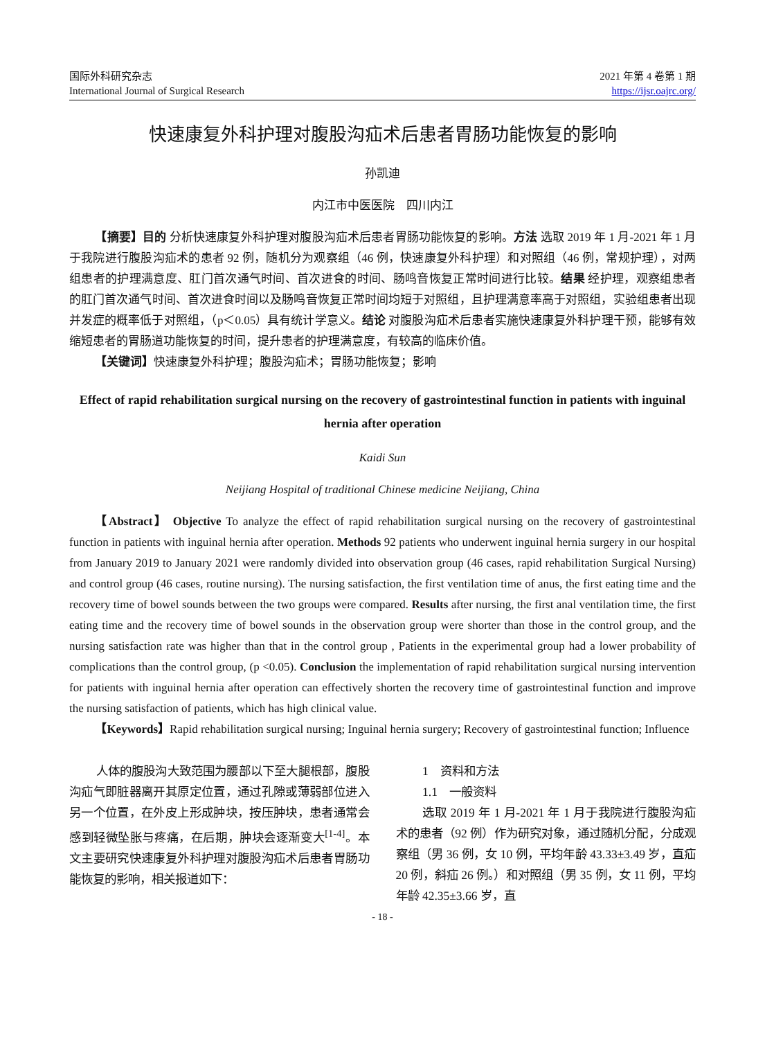国际外科研究杂志
International Journal of Surgical Research
2021 年第 4 卷第 1 期
https://ijsr.oajrc.org/
快速康复外科护理对腹股沟疝术后患者胃肠功能恢复的影响
孙凯迪
内江市中医医院　四川内江
【摘要】目的 分析快速康复外科护理对腹股沟疝术后患者胃肠功能恢复的影响。方法 选取 2019 年 1 月-2021 年 1 月于我院进行腹股沟疝术的患者 92 例，随机分为观察组（46 例，快速康复外科护理）和对照组（46 例，常规护理），对两组患者的护理满意度、肛门首次通气时间、首次进食的时间、肠鸣音恢复正常时间进行比较。结果 经护理，观察组患者的肛门首次通气时间、首次进食时间以及肠鸣音恢复正常时间均短于对照组，且护理满意率高于对照组，实验组患者出现并发症的概率低于对照组，（p＜0.05）具有统计学意义。结论 对腹股沟疝术后患者实施快速康复外科护理干预，能够有效缩短患者的胃肠道功能恢复的时间，提升患者的护理满意度，有较高的临床价值。
【关键词】快速康复外科护理；腹股沟疝术；胃肠功能恢复；影响
Effect of rapid rehabilitation surgical nursing on the recovery of gastrointestinal function in patients with inguinal hernia after operation
Kaidi Sun
Neijiang Hospital of traditional Chinese medicine Neijiang, China
【Abstract】 Objective To analyze the effect of rapid rehabilitation surgical nursing on the recovery of gastrointestinal function in patients with inguinal hernia after operation. Methods 92 patients who underwent inguinal hernia surgery in our hospital from January 2019 to January 2021 were randomly divided into observation group (46 cases, rapid rehabilitation Surgical Nursing) and control group (46 cases, routine nursing). The nursing satisfaction, the first ventilation time of anus, the first eating time and the recovery time of bowel sounds between the two groups were compared. Results after nursing, the first anal ventilation time, the first eating time and the recovery time of bowel sounds in the observation group were shorter than those in the control group, and the nursing satisfaction rate was higher than that in the control group , Patients in the experimental group had a lower probability of complications than the control group, (p <0.05). Conclusion the implementation of rapid rehabilitation surgical nursing intervention for patients with inguinal hernia after operation can effectively shorten the recovery time of gastrointestinal function and improve the nursing satisfaction of patients, which has high clinical value.
【Keywords】Rapid rehabilitation surgical nursing; Inguinal hernia surgery; Recovery of gastrointestinal function; Influence
人体的腹股沟大致范围为腰部以下至大腿根部，腹股沟疝气即脏器离开其原定位置，通过孔隙或薄弱部位进入另一个位置，在外皮上形成肿块，按压肿块，患者通常会感到轻微坠胀与疼痛，在后期，肿块会逐渐变大<sup>[1-4]</sup>。本文主要研究快速康复外科护理对腹股沟疝术后患者胃肠功能恢复的影响，相关报道如下：
1　资料和方法
1.1　一般资料
选取 2019 年 1 月-2021 年 1 月于我院进行腹股沟疝术的患者（92 例）作为研究对象，通过随机分配，分成观察组（男 36 例，女 10 例，平均年龄 43.33±3.49 岁，直疝 20 例，斜疝 26 例。）和对照组（男 35 例，女 11 例，平均年龄 42.35±3.66 岁，直
- 18 -